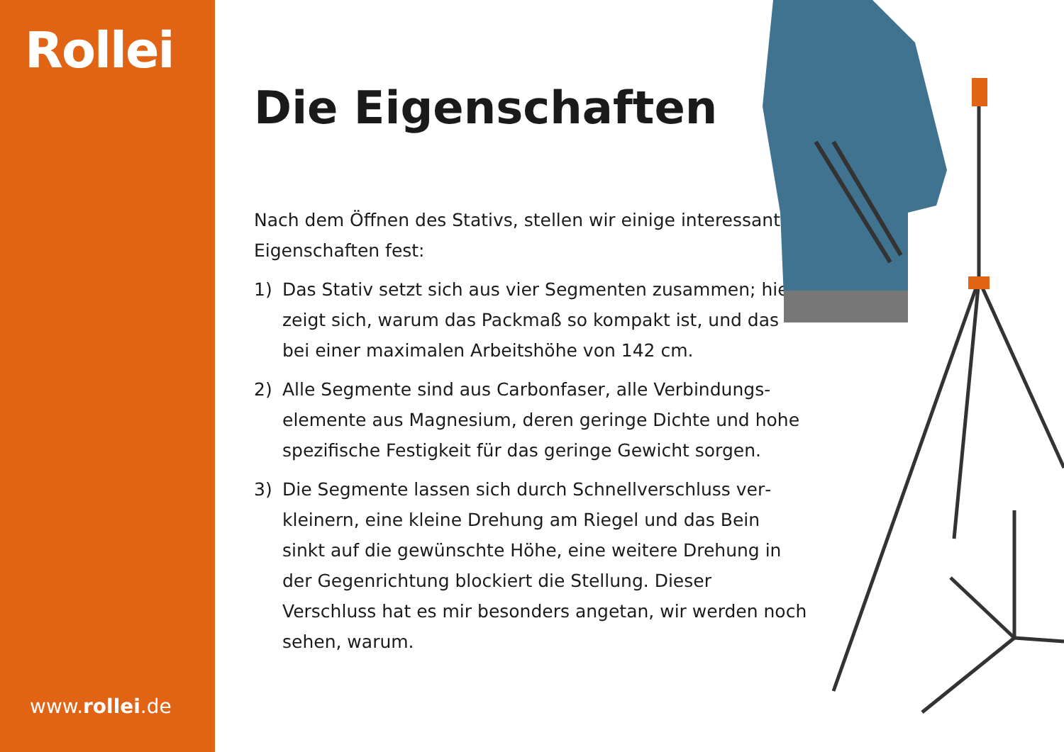Rollei
www.rollei.de
Die Eigenschaften
Nach dem Öffnen des Stativs, stellen wir einige interessante Eigenschaften fest:
1) Das Stativ setzt sich aus vier Segmenten zusammen; hier zeigt sich, warum das Packmaß so kompakt ist, und das bei einer maximalen Arbeitshöhe von 142 cm.
2) Alle Segmente sind aus Carbonfaser, alle Verbindungs­elemente aus Magnesium, deren geringe Dichte und hohe spezifische Festigkeit für das geringe Gewicht sorgen.
3) Die Segmente lassen sich durch Schnellverschluss ver­kleinern, eine kleine Drehung am Riegel und das Bein sinkt auf die gewünschte Höhe, eine weitere Drehung in der Gegenrichtung blockiert die Stellung. Dieser Verschluss hat es mir besonders angetan, wir werden noch sehen, warum.